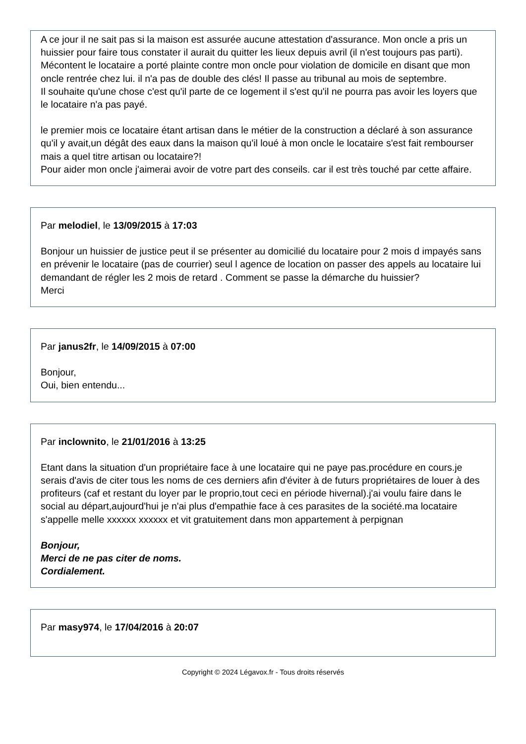A ce jour il ne sait pas si la maison est assurée aucune attestation d'assurance. Mon oncle a pris un huissier pour faire tous constater il aurait du quitter les lieux depuis avril (il n'est toujours pas parti). Mécontent le locataire a porté plainte contre mon oncle pour violation de domicile en disant que mon oncle rentrée chez lui. il n'a pas de double des clés! Il passe au tribunal au mois de septembre.
Il souhaite qu'une chose c'est qu'il parte de ce logement il s'est qu'il ne pourra pas avoir les loyers que le locataire n'a pas payé.
le premier mois ce locataire étant artisan dans le métier de la construction a déclaré à son assurance qu'il y avait,un dégât des eaux dans la maison qu'il loué à mon oncle le locataire s'est fait rembourser mais a quel titre artisan ou locataire?!
Pour aider mon oncle j'aimerai avoir de votre part des conseils. car il est très touché par cette affaire.
Par melodiel, le 13/09/2015 à 17:03
Bonjour un huissier de justice peut il se présenter au domicilié du locataire pour 2 mois d impayés sans en prévenir le locataire (pas de courrier) seul l agence de location on passer des appels au locataire lui demandant de régler les 2 mois de retard . Comment se passe la démarche du huissier?
Merci
Par janus2fr, le 14/09/2015 à 07:00
Bonjour,
Oui, bien entendu...
Par inclownito, le 21/01/2016 à 13:25
Etant dans la situation d'un propriétaire face à une locataire qui ne paye pas.procédure en cours.je serais d'avis de citer tous les noms de ces derniers afin d'éviter à de futurs propriétaires de louer à des profiteurs (caf et restant du loyer par le proprio,tout ceci en période hivernal).j'ai voulu faire dans le social au départ,aujourd'hui je n'ai plus d'empathie face à ces parasites de la société.ma locataire s'appelle melle xxxxxx xxxxxx et vit gratuitement dans mon appartement à perpignan
Bonjour,
Merci de ne pas citer de noms.
Cordialement.
Par masy974, le 17/04/2016 à 20:07
Copyright © 2024 Légavox.fr - Tous droits réservés